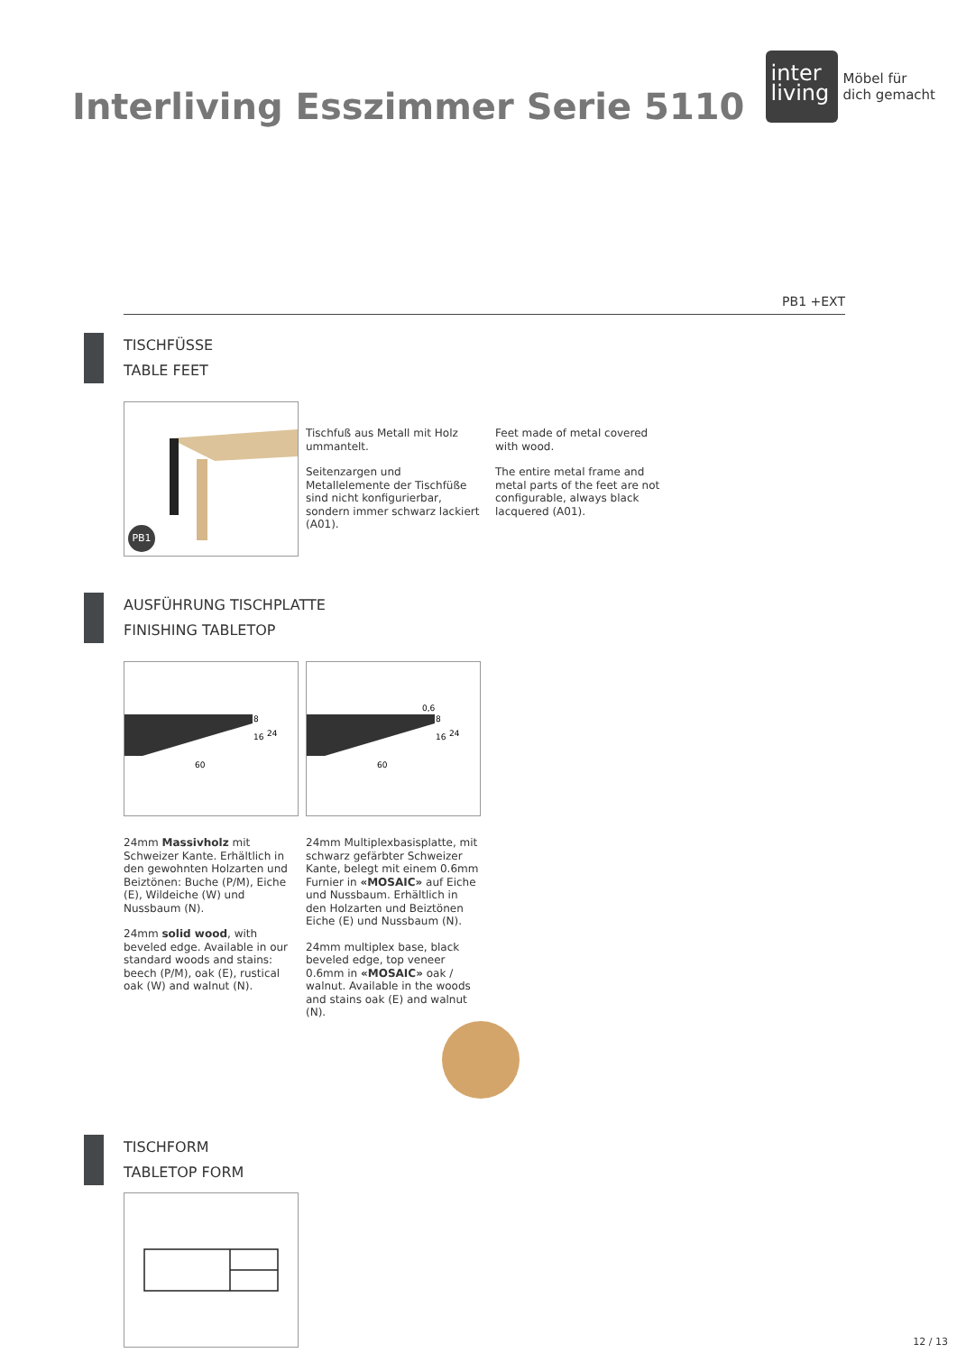Interliving Esszimmer Serie 5110
inter
living
Möbel für
dich gemacht
PB1 +EXT
TISCHFÜSSE
TABLE FEET
PB1
Tischfuß aus Metall mit Holz ummantelt.
Seitenzargen und Metallelemente der Tischfüße sind nicht konfigurierbar, sondern immer schwarz lackiert (A01).
Feet made of metal covered with wood.
The entire metal frame and metal parts of the feet are not configurable, always black lacquered (A01).
AUSFÜHRUNG TISCHPLATTE
FINISHING TABLETOP
8
16
24
60
0,6
8
16
24
60
24mm Massivholz mit Schweizer Kante. Erhältlich in den gewohnten Holzarten und Beiztönen: Buche (P/M), Eiche (E), Wildeiche (W) und Nussbaum (N).
24mm solid wood, with beveled edge. Available in our standard woods and stains: beech (P/M), oak (E), rustical oak (W) and walnut (N).
24mm Multiplexbasisplatte, mit schwarz gefärbter Schweizer Kante, belegt mit einem 0.6mm Furnier in «MOSAIC» auf Eiche und Nussbaum. Erhältlich in den Holzarten und Beiztönen Eiche (E) und Nussbaum (N).
24mm multiplex base, black beveled edge, top veneer 0.6mm in «MOSAIC» oak / walnut. Available in the woods and stains oak (E) and walnut (N).
TISCHFORM
TABLETOP FORM
12 / 13